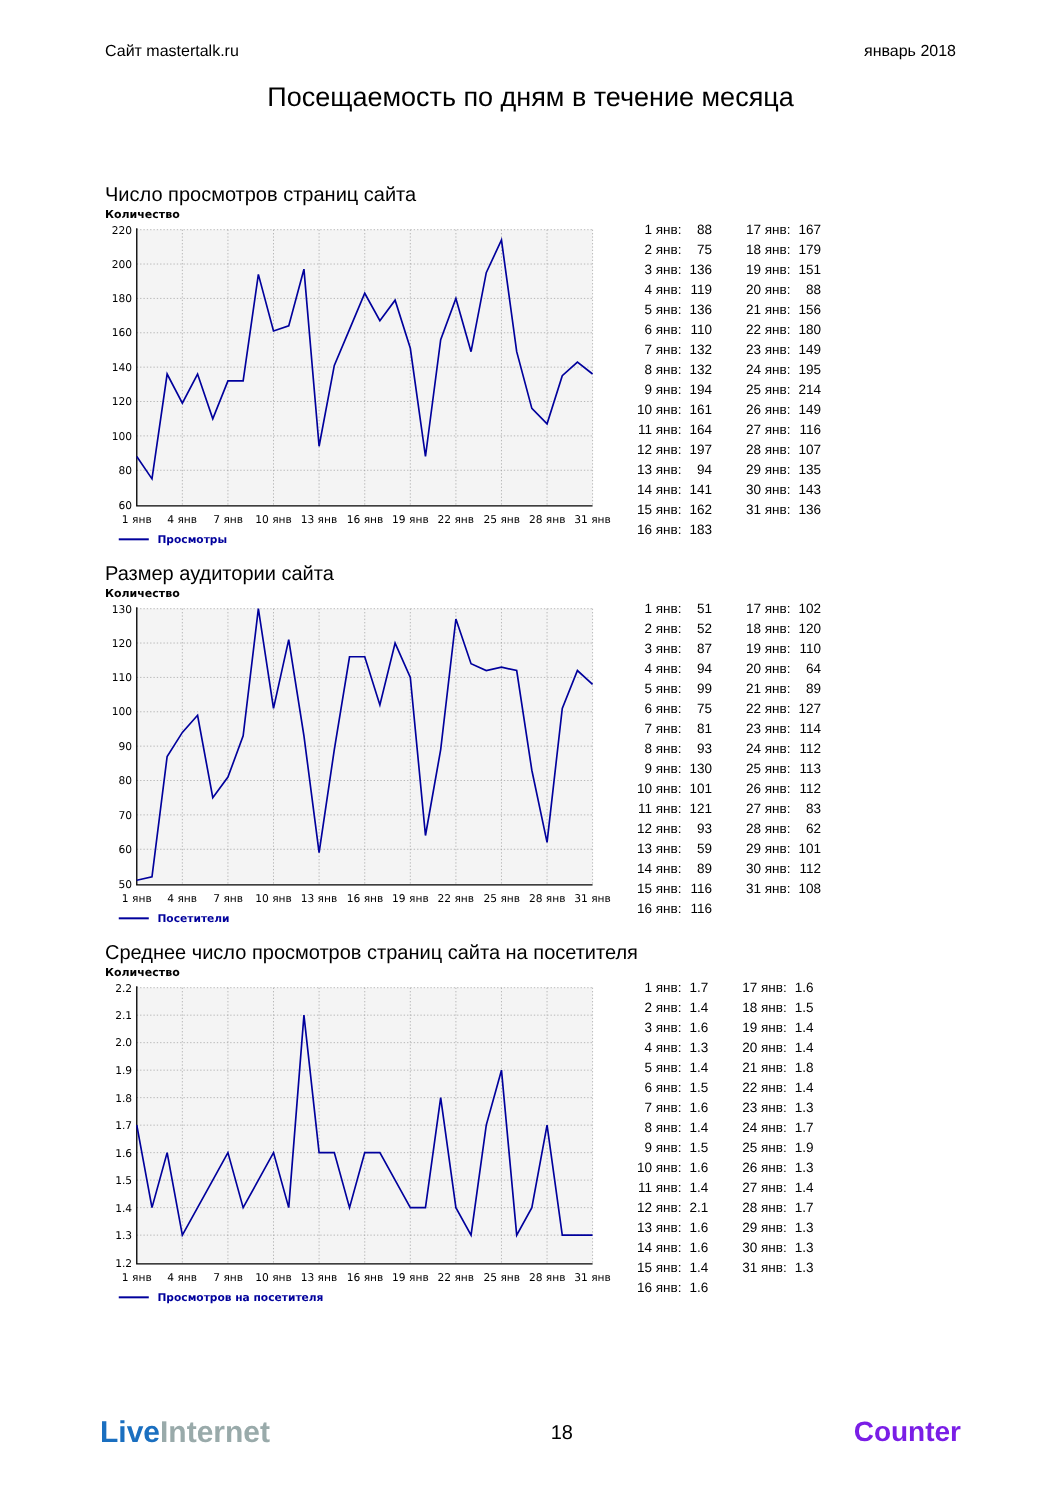Сайт mastertalk.ru январь 2018
Посещаемость по дням в течение месяца
Число просмотров страниц сайта
Количество
220
200
180
160
140
120
100
80
60
1 янв
4 янв
7 янв
10 янв
13 янв
16 янв
19 янв
22 янв
25 янв
28 янв
31 янв
Просмотры
| 1 янв: | 88 | | 17 янв: | 167 |
| 2 янв: | 75 | | 18 янв: | 179 |
| 3 янв: | 136 | | 19 янв: | 151 |
| 4 янв: | 119 | | 20 янв: | 88 |
| 5 янв: | 136 | | 21 янв: | 156 |
| 6 янв: | 110 | | 22 янв: | 180 |
| 7 янв: | 132 | | 23 янв: | 149 |
| 8 янв: | 132 | | 24 янв: | 195 |
| 9 янв: | 194 | | 25 янв: | 214 |
| 10 янв: | 161 | | 26 янв: | 149 |
| 11 янв: | 164 | | 27 янв: | 116 |
| 12 янв: | 197 | | 28 янв: | 107 |
| 13 янв: | 94 | | 29 янв: | 135 |
| 14 янв: | 141 | | 30 янв: | 143 |
| 15 янв: | 162 | | 31 янв: | 136 |
| 16 янв: | 183 | | | |
Размер аудитории сайта
Количество
130
120
110
100
90
80
70
60
50
1 янв
4 янв
7 янв
10 янв
13 янв
16 янв
19 янв
22 янв
25 янв
28 янв
31 янв
Посетители
| 1 янв: | 51 | | 17 янв: | 102 |
| 2 янв: | 52 | | 18 янв: | 120 |
| 3 янв: | 87 | | 19 янв: | 110 |
| 4 янв: | 94 | | 20 янв: | 64 |
| 5 янв: | 99 | | 21 янв: | 89 |
| 6 янв: | 75 | | 22 янв: | 127 |
| 7 янв: | 81 | | 23 янв: | 114 |
| 8 янв: | 93 | | 24 янв: | 112 |
| 9 янв: | 130 | | 25 янв: | 113 |
| 10 янв: | 101 | | 26 янв: | 112 |
| 11 янв: | 121 | | 27 янв: | 83 |
| 12 янв: | 93 | | 28 янв: | 62 |
| 13 янв: | 59 | | 29 янв: | 101 |
| 14 янв: | 89 | | 30 янв: | 112 |
| 15 янв: | 116 | | 31 янв: | 108 |
| 16 янв: | 116 | | | |
Среднее число просмотров страниц сайта на посетителя
Количество
2.2
2.1
2.0
1.9
1.8
1.7
1.6
1.5
1.4
1.3
1.2
1 янв
4 янв
7 янв
10 янв
13 янв
16 янв
19 янв
22 янв
25 янв
28 янв
31 янв
Просмотров на посетителя
| 1 янв: | 1.7 | | 17 янв: | 1.6 |
| 2 янв: | 1.4 | | 18 янв: | 1.5 |
| 3 янв: | 1.6 | | 19 янв: | 1.4 |
| 4 янв: | 1.3 | | 20 янв: | 1.4 |
| 5 янв: | 1.4 | | 21 янв: | 1.8 |
| 6 янв: | 1.5 | | 22 янв: | 1.4 |
| 7 янв: | 1.6 | | 23 янв: | 1.3 |
| 8 янв: | 1.4 | | 24 янв: | 1.7 |
| 9 янв: | 1.5 | | 25 янв: | 1.9 |
| 10 янв: | 1.6 | | 26 янв: | 1.3 |
| 11 янв: | 1.4 | | 27 янв: | 1.4 |
| 12 янв: | 2.1 | | 28 янв: | 1.7 |
| 13 янв: | 1.6 | | 29 янв: | 1.3 |
| 14 янв: | 1.6 | | 30 янв: | 1.3 |
| 15 янв: | 1.4 | | 31 янв: | 1.3 |
| 16 янв: | 1.6 | | | |
LiveInternet
18
Counter